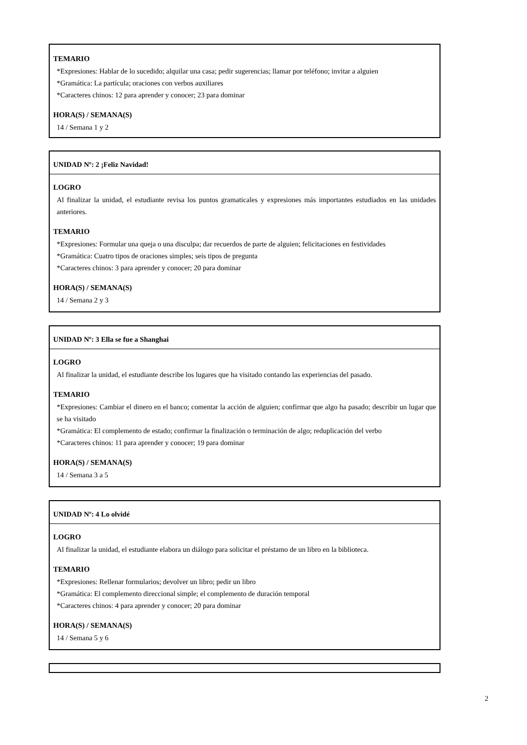TEMARIO
*Expresiones: Hablar de lo sucedido; alquilar una casa; pedir sugerencias; llamar por teléfono; invitar a alguien
*Gramática: La partícula; oraciones con verbos auxiliares
*Caracteres chinos: 12 para aprender y conocer; 23 para dominar
HORA(S) / SEMANA(S)
14 / Semana 1 y 2
UNIDAD Nº: 2 ¡Feliz Navidad!
LOGRO
Al finalizar la unidad, el estudiante revisa los puntos gramaticales y expresiones más importantes estudiados en las unidades anteriores.
TEMARIO
*Expresiones: Formular una queja o una disculpa; dar recuerdos de parte de alguien; felicitaciones en festividades
*Gramática: Cuatro tipos de oraciones simples; seis tipos de pregunta
*Caracteres chinos: 3 para aprender y conocer; 20 para dominar
HORA(S) / SEMANA(S)
14 / Semana 2 y 3
UNIDAD Nº: 3 Ella se fue a Shanghai
LOGRO
Al finalizar la unidad, el estudiante describe los lugares que ha visitado contando las experiencias del pasado.
TEMARIO
*Expresiones: Cambiar el dinero en el banco; comentar la acción de alguien; confirmar que algo ha pasado; describir un lugar que se ha visitado
*Gramática: El complemento de estado; confirmar la finalización o terminación de algo; reduplicación del verbo
*Caracteres chinos: 11 para aprender y conocer; 19 para dominar
HORA(S) / SEMANA(S)
14 / Semana 3 a 5
UNIDAD Nº: 4 Lo olvidé
LOGRO
Al finalizar la unidad, el estudiante elabora un diálogo para solicitar el préstamo de un libro en la biblioteca.
TEMARIO
*Expresiones: Rellenar formularios; devolver un libro; pedir un libro
*Gramática: El complemento direccional simple; el complemento de duración temporal
*Caracteres chinos: 4 para aprender y conocer; 20 para dominar
HORA(S) / SEMANA(S)
14 / Semana 5 y 6
2